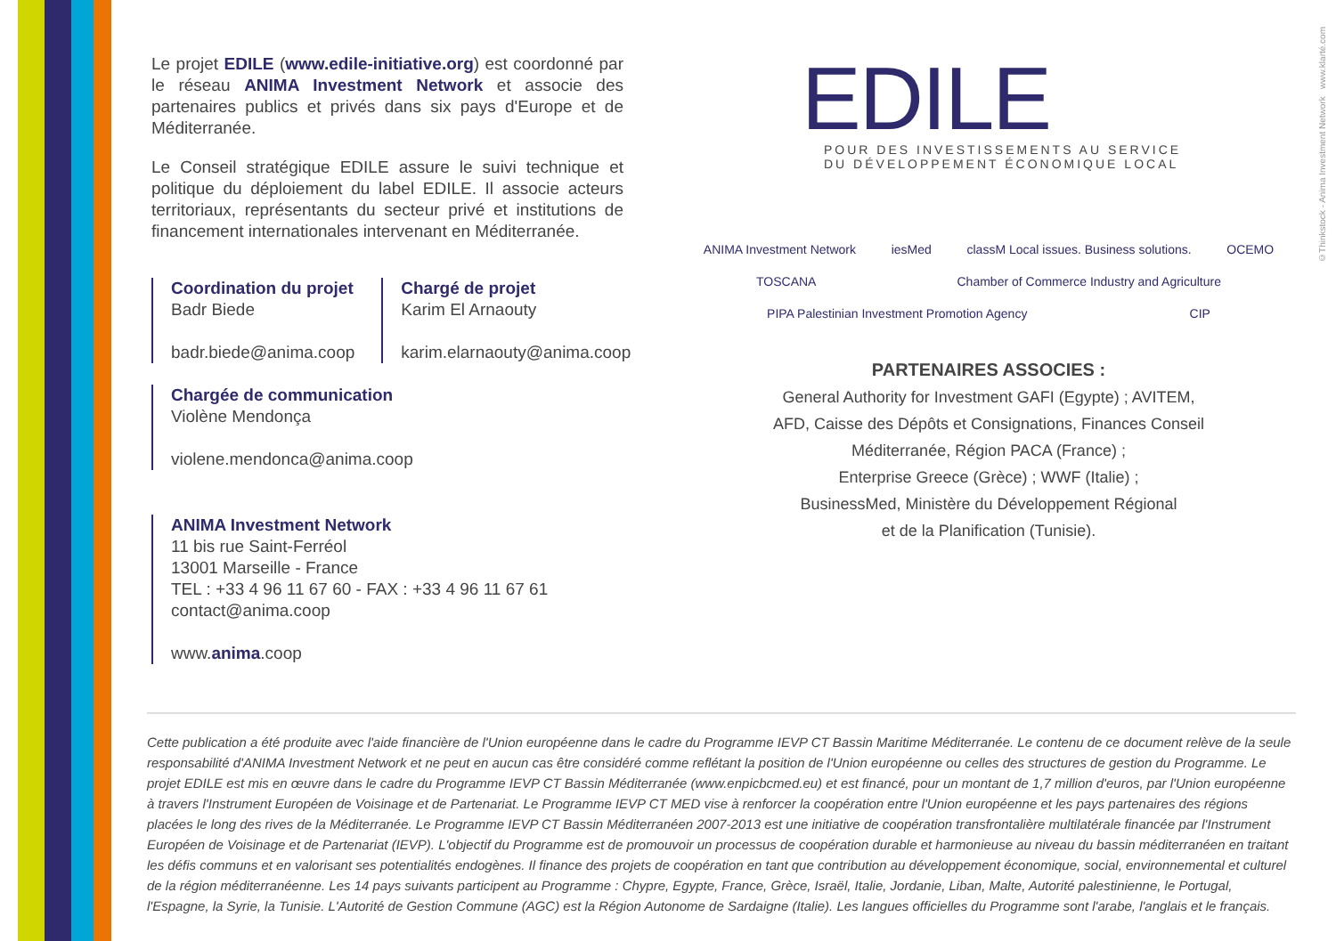Le projet EDILE (www.edile-initiative.org) est coordonné par le réseau ANIMA Investment Network et associe des partenaires publics et privés dans six pays d'Europe et de Méditerranée.
Le Conseil stratégique EDILE assure le suivi technique et politique du déploiement du label EDILE. Il associe acteurs territoriaux, représentants du secteur privé et institutions de financement internationales intervenant en Méditerranée.
Coordination du projet
Badr Biede
badr.biede@anima.coop
Chargé de projet
Karim El Arnaouty
karim.elarnaouty@anima.coop
Chargée de communication
Violène Mendonça
violene.mendonca@anima.coop
ANIMA Investment Network
11 bis rue Saint-Ferréol
13001 Marseille - France
TEL : +33 4 96 11 67 60 - FAX : +33 4 96 11 67 61
contact@anima.coop
www.anima.coop
EDILE
POUR DES INVESTISSEMENTS AU SERVICE
DU DÉVELOPPEMENT ÉCONOMIQUE LOCAL
ANIMA Investment Network iesMed classM Local issues. Business solutions. OCEMO TOSCANA Chamber of Commerce Industry and Agriculture PIPA Palestinian Investment Promotion Agency CIP
PARTENAIRES ASSOCIES :
General Authority for Investment GAFI (Egypte) ; AVITEM,
AFD, Caisse des Dépôts et Consignations, Finances Conseil
Méditerranée, Région PACA (France) ;
Enterprise Greece (Grèce) ; WWF (Italie) ;
BusinessMed, Ministère du Développement Régional
et de la Planification (Tunisie).
Cette publication a été produite avec l'aide financière de l'Union européenne dans le cadre du Programme IEVP CT Bassin Maritime Méditerranée. Le contenu de ce document relève de la seule responsabilité d'ANIMA Investment Network et ne peut en aucun cas être considéré comme reflétant la position de l'Union européenne ou celles des structures de gestion du Programme. Le projet EDILE est mis en œuvre dans le cadre du Programme IEVP CT Bassin Méditerranée (www.enpicbcmed.eu) et est financé, pour un montant de 1,7 million d'euros, par l'Union européenne à travers l'Instrument Européen de Voisinage et de Partenariat. Le Programme IEVP CT MED vise à renforcer la coopération entre l'Union européenne et les pays partenaires des régions placées le long des rives de la Méditerranée. Le Programme IEVP CT Bassin Méditerranéen 2007-2013 est une initiative de coopération transfrontalière multilatérale financée par l'Instrument Européen de Voisinage et de Partenariat (IEVP). L'objectif du Programme est de promouvoir un processus de coopération durable et harmonieuse au niveau du bassin méditerranéen en traitant les défis communs et en valorisant ses potentialités endogènes. Il finance des projets de coopération en tant que contribution au développement économique, social, environnemental et culturel de la région méditerranéenne. Les 14 pays suivants participent au Programme : Chypre, Egypte, France, Grèce, Israël, Italie, Jordanie, Liban, Malte, Autorité palestinienne, le Portugal, l'Espagne, la Syrie, la Tunisie. L'Autorité de Gestion Commune (AGC) est la Région Autonome de Sardaigne (Italie). Les langues officielles du Programme sont l'arabe, l'anglais et le français.
©Thinkstock - Anima Investment Network www.klarté.com